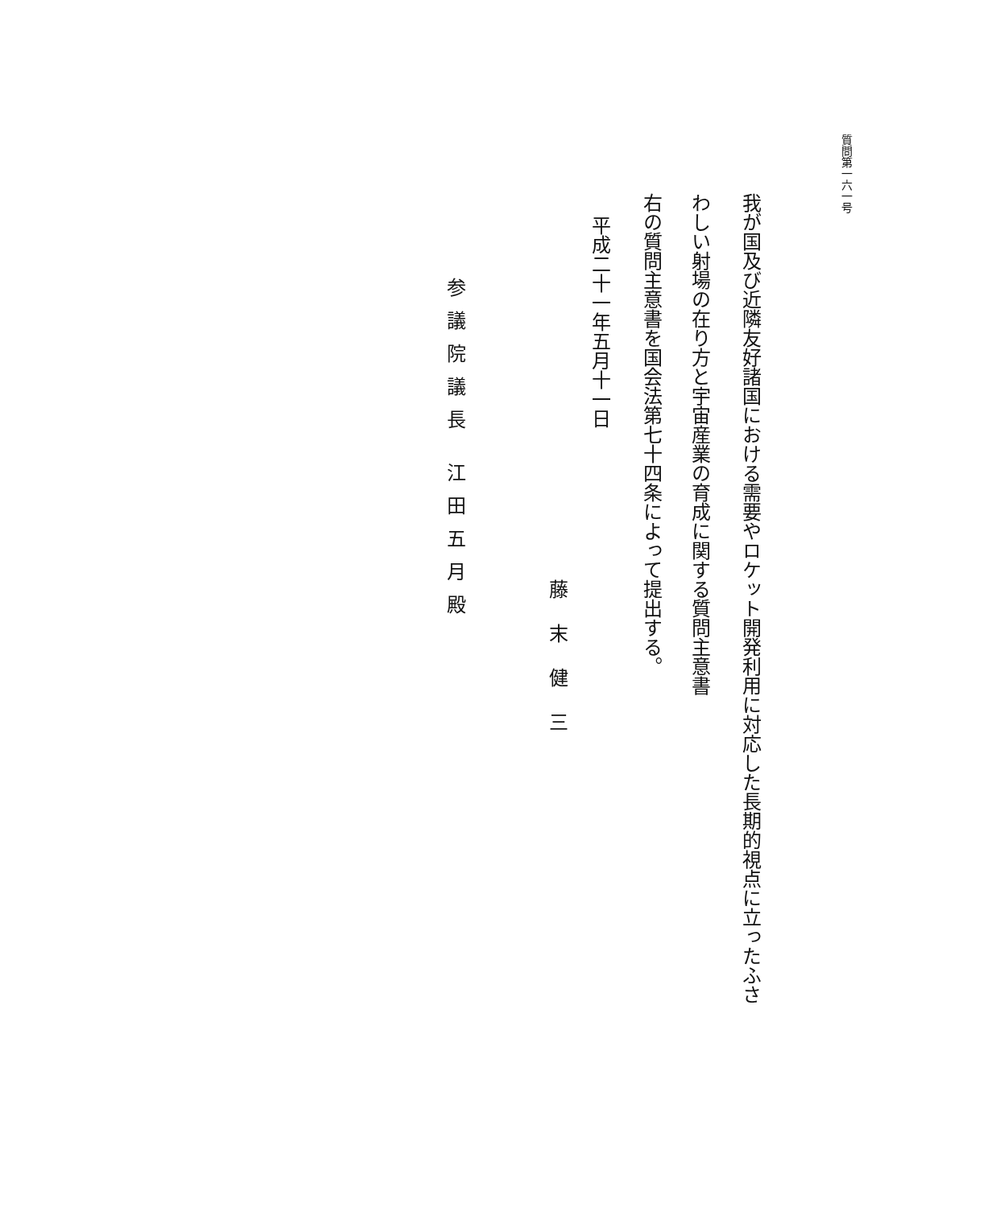質問第一六一号
我が国及び近隣友好諸国における需要やロケット開発利用に対応した長期的視点に立ったふさ
わしい射場の在り方と宇宙産業の育成に関する質問主意書
右の質問主意書を国会法第七十四条によって提出する。
平成二十一年五月十一日
藤末健三
参議院議長 江田五月殿